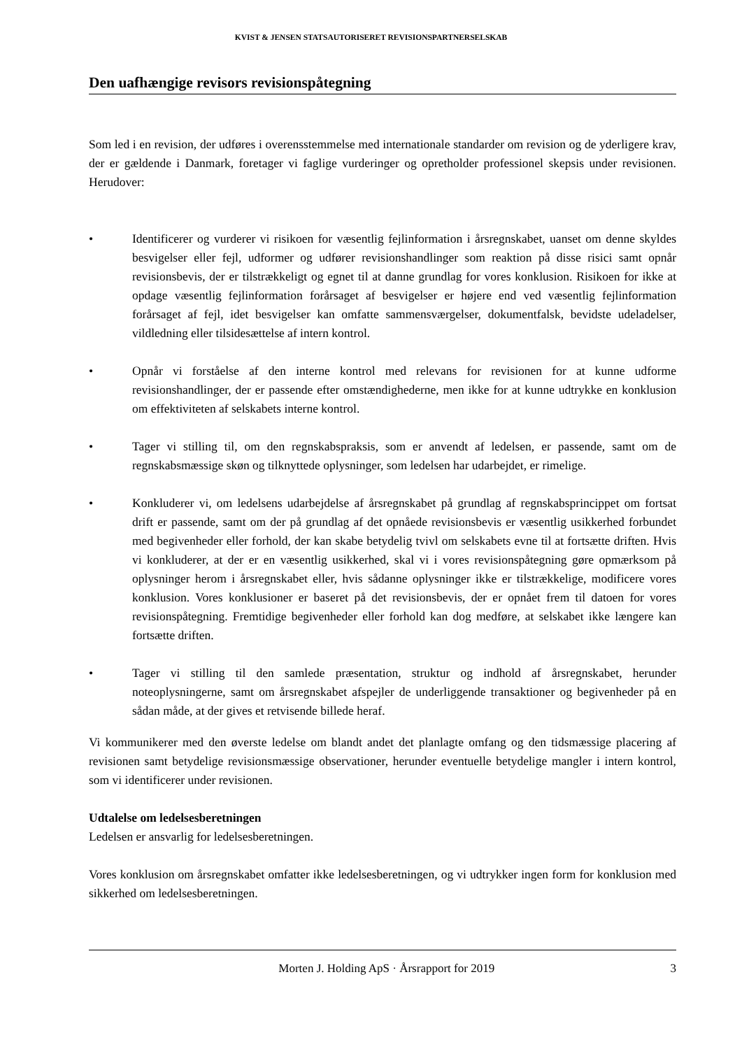KVIST & JENSEN STATSAUTORISERET REVISIONSPARTNERSELSKAB
Den uafhængige revisors revisionspåtegning
Som led i en revision, der udføres i overensstemmelse med internationale standarder om revision og de yderligere krav, der er gældende i Danmark, foretager vi faglige vurderinger og opretholder professionel skepsis under revisionen. Herudover:
• Identificerer og vurderer vi risikoen for væsentlig fejlinformation i årsregnskabet, uanset om denne skyldes besvigelser eller fejl, udformer og udfører revisionshandlinger som reaktion på disse risici samt opnår revisionsbevis, der er tilstrækkeligt og egnet til at danne grundlag for vores konklusion. Risikoen for ikke at opdage væsentlig fejlinformation forårsaget af besvigelser er højere end ved væsentlig fejlinformation forårsaget af fejl, idet besvigelser kan omfatte sammensværgelser, dokumentfalsk, bevidste udeladelser, vildledning eller tilsidesættelse af intern kontrol.
• Opnår vi forståelse af den interne kontrol med relevans for revisionen for at kunne udforme revisionshandlinger, der er passende efter omstændighederne, men ikke for at kunne udtrykke en konklusion om effektiviteten af selskabets interne kontrol.
• Tager vi stilling til, om den regnskabspraksis, som er anvendt af ledelsen, er passende, samt om de regnskabsmæssige skøn og tilknyttede oplysninger, som ledelsen har udarbejdet, er rimelige.
• Konkluderer vi, om ledelsens udarbejdelse af årsregnskabet på grundlag af regnskabsprincippet om fortsat drift er passende, samt om der på grundlag af det opnåede revisionsbevis er væsentlig usikkerhed forbundet med begivenheder eller forhold, der kan skabe betydelig tvivl om selskabets evne til at fortsætte driften. Hvis vi konkluderer, at der er en væsentlig usikkerhed, skal vi i vores revisionspåtegning gøre opmærksom på oplysninger herom i årsregnskabet eller, hvis sådanne oplysninger ikke er tilstrækkelige, modificere vores konklusion. Vores konklusioner er baseret på det revisionsbevis, der er opnået frem til datoen for vores revisionspåtegning. Fremtidige begivenheder eller forhold kan dog medføre, at selskabet ikke længere kan fortsætte driften.
• Tager vi stilling til den samlede præsentation, struktur og indhold af årsregnskabet, herunder noteoplysningerne, samt om årsregnskabet afspejler de underliggende transaktioner og begivenheder på en sådan måde, at der gives et retvisende billede heraf.
Vi kommunikerer med den øverste ledelse om blandt andet det planlagte omfang og den tidsmæssige placering af revisionen samt betydelige revisionsmæssige observationer, herunder eventuelle betydelige mangler i intern kontrol, som vi identificerer under revisionen.
Udtalelse om ledelsesberetningen
Ledelsen er ansvarlig for ledelsesberetningen.
Vores konklusion om årsregnskabet omfatter ikke ledelsesberetningen, og vi udtrykker ingen form for konklusion med sikkerhed om ledelsesberetningen.
Morten J. Holding ApS · Årsrapport for 2019 3